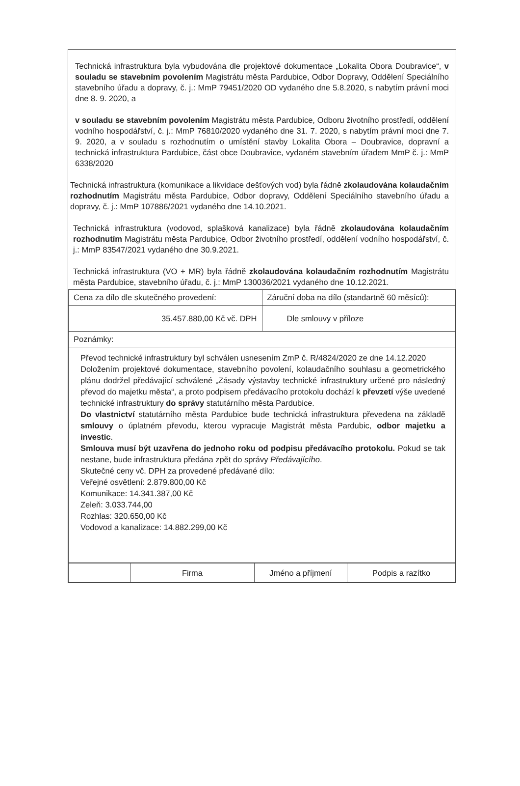Technická infrastruktura byla vybudována dle projektové dokumentace „Lokalita Obora Doubravice“, v souladu se stavebním povolením Magistrátu města Pardubice, Odbor Dopravy, Oddělení Speciálního stavebního úřadu a dopravy, č. j.: MmP 79451/2020 OD vydaného dne 5.8.2020, s nabytím právní moci dne 8. 9. 2020, a
v souladu se stavebním povolením Magistrátu města Pardubice, Odboru životního prostředí, oddělení vodního hospodářství, č. j.: MmP 76810/2020 vydaného dne 31. 7. 2020, s nabytím právní moci dne 7. 9. 2020, a v souladu s rozhodnutím o umístění stavby Lokalita Obora – Doubravice, dopravní a technická infrastruktura Pardubice, část obce Doubravice, vydaném stavebním úřadem MmP č. j.: MmP 6338/2020
Technická infrastruktura (komunikace a likvidace dešťových vod) byla řádně zkolaudována kolaudačním rozhodnutím Magistrátu města Pardubice, Odbor dopravy, Oddělení Speciálního stavebního úřadu a dopravy, č. j.: MmP 107886/2021 vydaného dne 14.10.2021.
Technická infrastruktura (vodovod, splašková kanalizace) byla řádně zkolaudována kolaudačním rozhodnutím Magistrátu města Pardubice, Odbor životního prostředí, oddělení vodního hospodářství, č. j.: MmP 83547/2021 vydaného dne 30.9.2021.
Technická infrastruktura (VO + MR) byla řádně zkolaudována kolaudačním rozhodnutím Magistrátu města Pardubice, stavebního úřadu, č. j.: MmP 130036/2021 vydaného dne 10.12.2021.
| Cena za dílo dle skutečného provedení: | Záruční doba na dílo (standartně 60 měsíců): |
| 35.457.880,00 Kč vč. DPH | Dle smlouvy v příloze |
| Poznámky: | |
| Převod technické infrastruktury byl schválen usnesením ZmP č. R/4824/2020 ze dne 14.12.2020 Doložením projektové dokumentace, stavebního povolení, kolaudačního souhlasu a geometrického plánu dodržel předávající schválené „Zásady výstavby technické infrastruktury určené pro následný převod do majetku města“, a proto podpisem předávacího protokolu dochází k převzetí výše uvedené technické infrastruktury do správy statutárního města Pardubice. Do vlastnictví statutárního města Pardubice bude technická infrastruktura převedena na základě smlouvy o úplatném převodu, kterou vypracuje Magistrát města Pardubic, odbor majetku a investic . Smlouva musí být uzavřena do jednoho roku od podpisu předávacího protokolu. Pokud se tak nestane, bude infrastruktura předána zpět do správy Předávajícího . Skutečné ceny vč. DPH za provedené předávané dílo: Veřejné osvětlení: 2.879.800,00 Kč Komunikace: 14.341.387,00 Kč Zeleň: 3.033.744,00 Rozhlas: 320.650,00 Kč Vodovod a kanalizace: 14.882.299,00 Kč | |
| | Firma | Jméno a příjmení | Podpis a razítko |